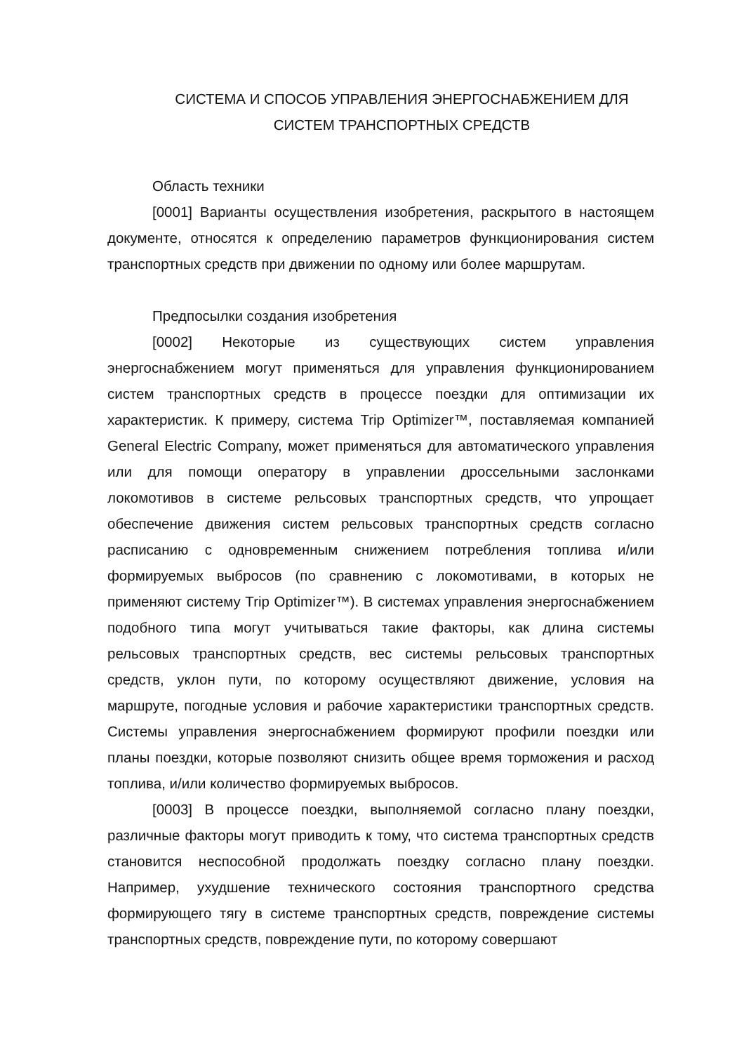СИСТЕМА И СПОСОБ УПРАВЛЕНИЯ ЭНЕРГОСНАБЖЕНИЕМ ДЛЯ
СИСТЕМ ТРАНСПОРТНЫХ СРЕДСТВ
Область техники
[0001] Варианты осуществления изобретения, раскрытого в настоящем документе, относятся к определению параметров функционирования систем транспортных средств при движении по одному или более маршрутам.
Предпосылки создания изобретения
[0002] Некоторые из существующих систем управления энергоснабжением могут применяться для управления функционированием систем транспортных средств в процессе поездки для оптимизации их характеристик. К примеру, система Trip Optimizer™, поставляемая компанией General Electric Company, может применяться для автоматического управления или для помощи оператору в управлении дроссельными заслонками локомотивов в системе рельсовых транспортных средств, что упрощает обеспечение движения систем рельсовых транспортных средств согласно расписанию с одновременным снижением потребления топлива и/или формируемых выбросов (по сравнению с локомотивами, в которых не применяют систему Trip Optimizer™). В системах управления энергоснабжением подобного типа могут учитываться такие факторы, как длина системы рельсовых транспортных средств, вес системы рельсовых транспортных средств, уклон пути, по которому осуществляют движение, условия на маршруте, погодные условия и рабочие характеристики транспортных средств. Системы управления энергоснабжением формируют профили поездки или планы поездки, которые позволяют снизить общее время торможения и расход топлива, и/или количество формируемых выбросов.
[0003] В процессе поездки, выполняемой согласно плану поездки, различные факторы могут приводить к тому, что система транспортных средств становится неспособной продолжать поездку согласно плану поездки. Например, ухудшение технического состояния транспортного средства формирующего тягу в системе транспортных средств, повреждение системы транспортных средств, повреждение пути, по которому совершают